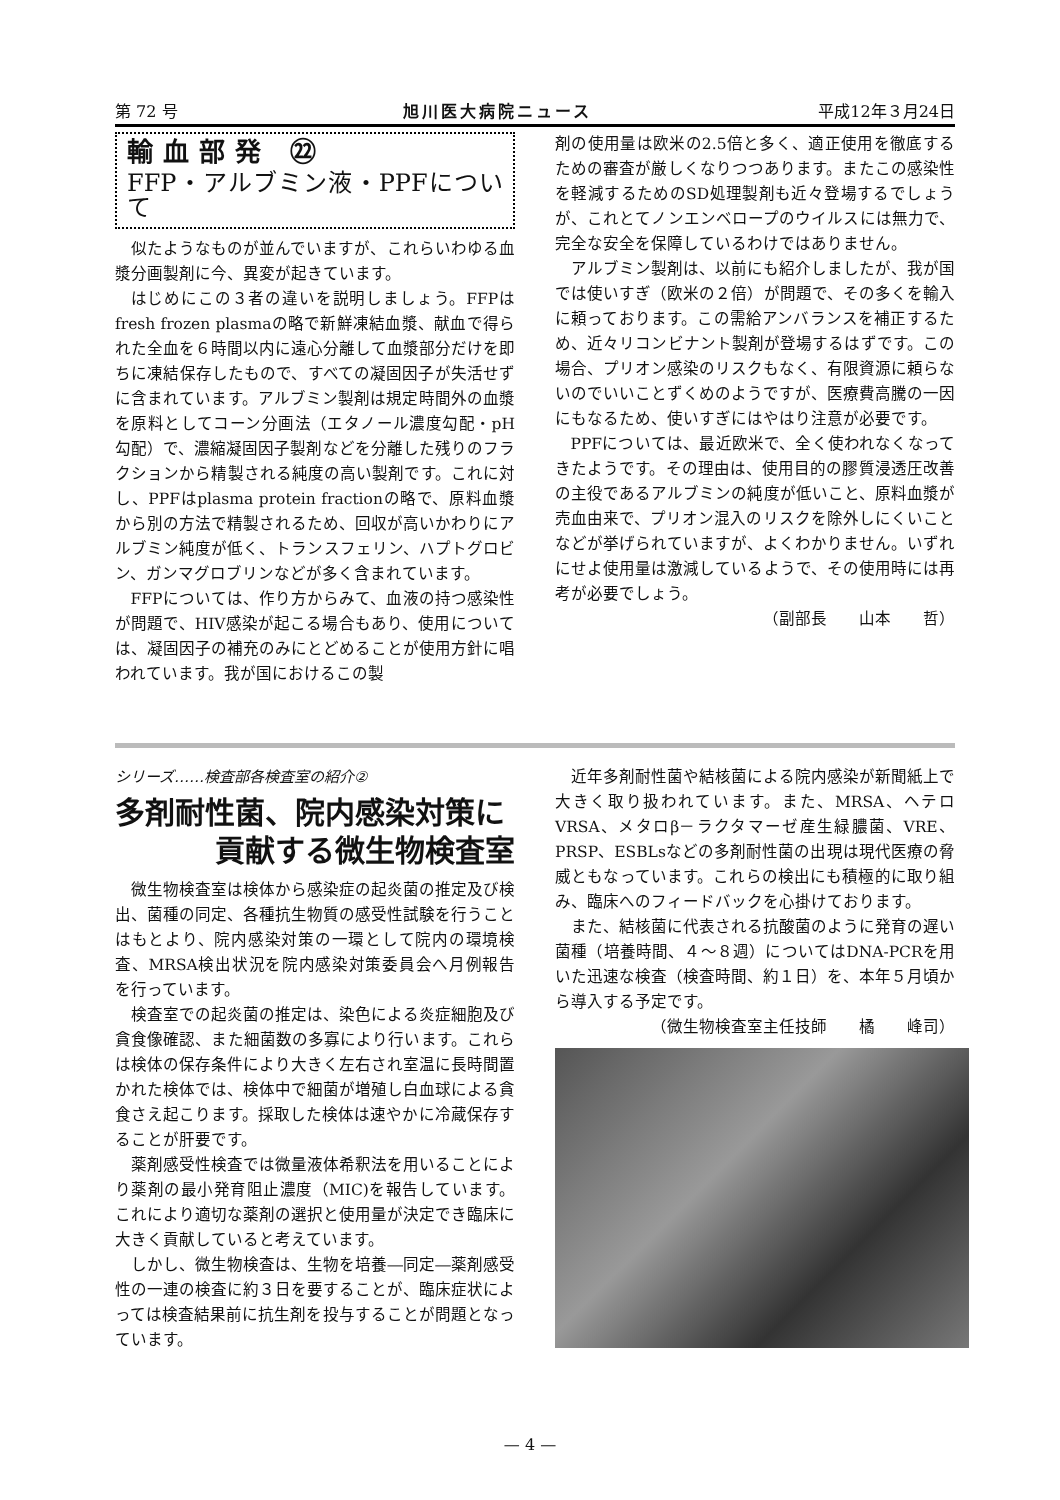第 72 号 旭川医大病院ニュース 平成12年３月24日
輸血部発 ㉒
FFP・アルブミン液・PPFについて
似たようなものが並んでいますが、これらいわゆる血漿分画製剤に今、異変が起きています。
はじめにこの３者の違いを説明しましょう。FFPはfresh frozen plasmaの略で新鮮凍結血漿、献血で得られた全血を６時間以内に遠心分離して血漿部分だけを即ちに凍結保存したもので、すべての凝固因子が失活せずに含まれています。アルブミン製剤は規定時間外の血漿を原料としてコーン分画法（エタノール濃度勾配・pH勾配）で、濃縮凝固因子製剤などを分離した残りのフラクションから精製される純度の高い製剤です。これに対し、PPFはplasma protein fractionの略で、原料血漿から別の方法で精製されるため、回収が高いかわりにアルブミン純度が低く、トランスフェリン、ハプトグロビン、ガンマグロブリンなどが多く含まれています。
FFPについては、作り方からみて、血液の持つ感染性が問題で、HIV感染が起こる場合もあり、使用については、凝固因子の補充のみにとどめることが使用方針に唱われています。我が国におけるこの製
剤の使用量は欧米の2.5倍と多く、適正使用を徹底するための審査が厳しくなりつつあります。またこの感染性を軽減するためのSD処理製剤も近々登場するでしょうが、これとてノンエンベロープのウイルスには無力で、完全な安全を保障しているわけではありません。
アルブミン製剤は、以前にも紹介しましたが、我が国では使いすぎ（欧米の２倍）が問題で、その多くを輸入に頼っております。この需給アンバランスを補正するため、近々リコンビナント製剤が登場するはずです。この場合、プリオン感染のリスクもなく、有限資源に頼らないのでいいことずくめのようですが、医療費高騰の一因にもなるため、使いすぎにはやはり注意が必要です。
PPFについては、最近欧米で、全く使われなくなってきたようです。その理由は、使用目的の膠質浸透圧改善の主役であるアルブミンの純度が低いこと、原料血漿が売血由来で、プリオン混入のリスクを除外しにくいことなどが挙げられていますが、よくわかりません。いずれにせよ使用量は激減しているようで、その使用時には再考が必要でしょう。
（副部長　　山本　　哲）
シリーズ……検査部各検査室の紹介②
多剤耐性菌、院内感染対策に
貢献する微生物検査室
微生物検査室は検体から感染症の起炎菌の推定及び検出、菌種の同定、各種抗生物質の感受性試験を行うことはもとより、院内感染対策の一環として院内の環境検査、MRSA検出状況を院内感染対策委員会へ月例報告を行っています。
検査室での起炎菌の推定は、染色による炎症細胞及び貪食像確認、また細菌数の多寡により行います。これらは検体の保存条件により大きく左右され室温に長時間置かれた検体では、検体中で細菌が増殖し白血球による貪食さえ起こります。採取した検体は速やかに冷蔵保存することが肝要です。
薬剤感受性検査では微量液体希釈法を用いることにより薬剤の最小発育阻止濃度（MIC)を報告しています。これにより適切な薬剤の選択と使用量が決定でき臨床に大きく貢献していると考えています。
しかし、微生物検査は、生物を培養―同定―薬剤感受性の一連の検査に約３日を要することが、臨床症状によっては検査結果前に抗生剤を投与することが問題となっています。
近年多剤耐性菌や結核菌による院内感染が新聞紙上で大きく取り扱われています。また、MRSA、ヘテロVRSA、メタロβ－ラクタマーゼ産生緑膿菌、VRE、PRSP、ESBLsなどの多剤耐性菌の出現は現代医療の脅威ともなっています。これらの検出にも積極的に取り組み、臨床へのフィードバックを心掛けております。
また、結核菌に代表される抗酸菌のように発育の遅い菌種（培養時間、４～８週）についてはDNA-PCRを用いた迅速な検査（検査時間、約１日）を、本年５月頃から導入する予定です。
（微生物検査室主任技師　　橘　　峰司）
— 4 —